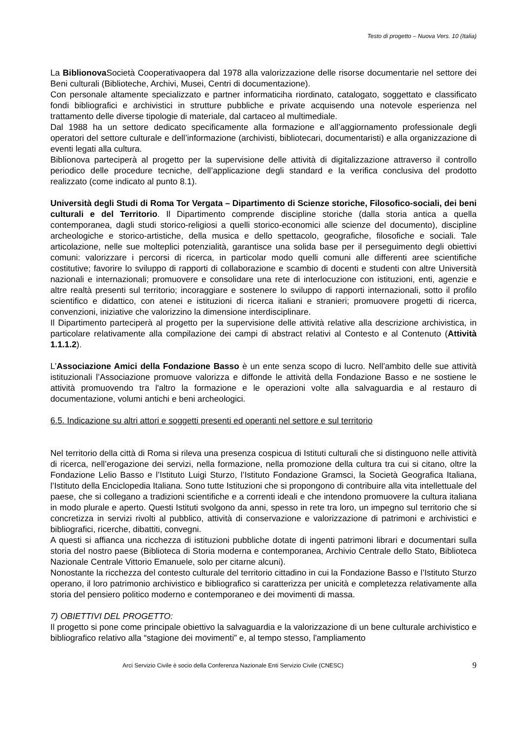Testo di progetto – Nuova Vers. 10 (Italia)
La Biblionova Società Cooperativaopera dal 1978 alla valorizzazione delle risorse documentarie nel settore dei Beni culturali (Biblioteche, Archivi, Musei, Centri di documentazione).
Con personale altamente specializzato e partner informaticiha riordinato, catalogato, soggettato e classificato fondi bibliografici e archivistici in strutture pubbliche e private acquisendo una notevole esperienza nel trattamento delle diverse tipologie di materiale, dal cartaceo al multimediale.
Dal 1988 ha un settore dedicato specificamente alla formazione e all’aggiornamento professionale degli operatori del settore culturale e dell’informazione (archivisti, bibliotecari, documentaristi) e alla organizzazione di eventi legati alla cultura.
Biblionova parteciperà al progetto per la supervisione delle attività di digitalizzazione attraverso il controllo periodico delle procedure tecniche, dell’applicazione degli standard e la verifica conclusiva del prodotto realizzato (come indicato al punto 8.1).
Università degli Studi di Roma Tor Vergata – Dipartimento di Scienze storiche, Filosofico-sociali, dei beni culturali e del Territorio. Il Dipartimento comprende discipline storiche (dalla storia antica a quella contemporanea, dagli studi storico-religiosi a quelli storico-economici alle scienze del documento), discipline archeologiche e storico-artistiche, della musica e dello spettacolo, geografiche, filosofiche e sociali. Tale articolazione, nelle sue molteplici potenzialità, garantisce una solida base per il perseguimento degli obiettivi comuni: valorizzare i percorsi di ricerca, in particolar modo quelli comuni alle differenti aree scientifiche costitutive; favorire lo sviluppo di rapporti di collaborazione e scambio di docenti e studenti con altre Università nazionali e internazionali; promuovere e consolidare una rete di interlocuzione con istituzioni, enti, agenzie e altre realtà presenti sul territorio; incoraggiare e sostenere lo sviluppo di rapporti internazionali, sotto il profilo scientifico e didattico, con atenei e istituzioni di ricerca italiani e stranieri; promuovere progetti di ricerca, convenzioni, iniziative che valorizzino la dimensione interdisciplinare.
Il Dipartimento parteciperà al progetto per la supervisione delle attività relative alla descrizione archivistica, in particolare relativamente alla compilazione dei campi di abstract relativi al Contesto e al Contenuto (Attività 1.1.1.2).
L’Associazione Amici della Fondazione Basso è un ente senza scopo di lucro. Nell’ambito delle sue attività istituzionali l’Associazione promuove valorizza e diffonde le attività della Fondazione Basso e ne sostiene le attività promuovendo tra l'altro la formazione e le operazioni volte alla salvaguardia e al restauro di documentazione, volumi antichi e beni archeologici.
6.5. Indicazione su altri attori e soggetti presenti ed operanti nel settore e sul territorio
Nel territorio della città di Roma si rileva una presenza cospicua di Istituti culturali che si distinguono nelle attività di ricerca, nell’erogazione dei servizi, nella formazione, nella promozione della cultura tra cui si citano, oltre la Fondazione Lelio Basso e l’Istituto Luigi Sturzo, l’Istituto Fondazione Gramsci, la Società Geografica Italiana, l’Istituto della Enciclopedia Italiana. Sono tutte Istituzioni che si propongono di contribuire alla vita intellettuale del paese, che si collegano a tradizioni scientifiche e a correnti ideali e che intendono promuovere la cultura italiana in modo plurale e aperto. Questi Istituti svolgono da anni, spesso in rete tra loro, un impegno sul territorio che si concretizza in servizi rivolti al pubblico, attività di conservazione e valorizzazione di patrimoni e archivistici e bibliografici, ricerche, dibattiti, convegni.
A questi si affianca una ricchezza di istituzioni pubbliche dotate di ingenti patrimoni librari e documentari sulla storia del nostro paese (Biblioteca di Storia moderna e contemporanea, Archivio Centrale dello Stato, Biblioteca Nazionale Centrale Vittorio Emanuele, solo per citarne alcuni).
Nonostante la ricchezza del contesto culturale del territorio cittadino in cui la Fondazione Basso e l’Istituto Sturzo operano, il loro patrimonio archivistico e bibliografico si caratterizza per unicità e completezza relativamente alla storia del pensiero politico moderno e contemporaneo e dei movimenti di massa.
7) OBIETTIVI DEL PROGETTO:
Il progetto si pone come principale obiettivo la salvaguardia e la valorizzazione di un bene culturale archivistico e bibliografico relativo alla “stagione dei movimenti” e, al tempo stesso, l'ampliamento
Arci Servizio Civile è socio della Conferenza Nazionale Enti Servizio Civile (CNESC) 9